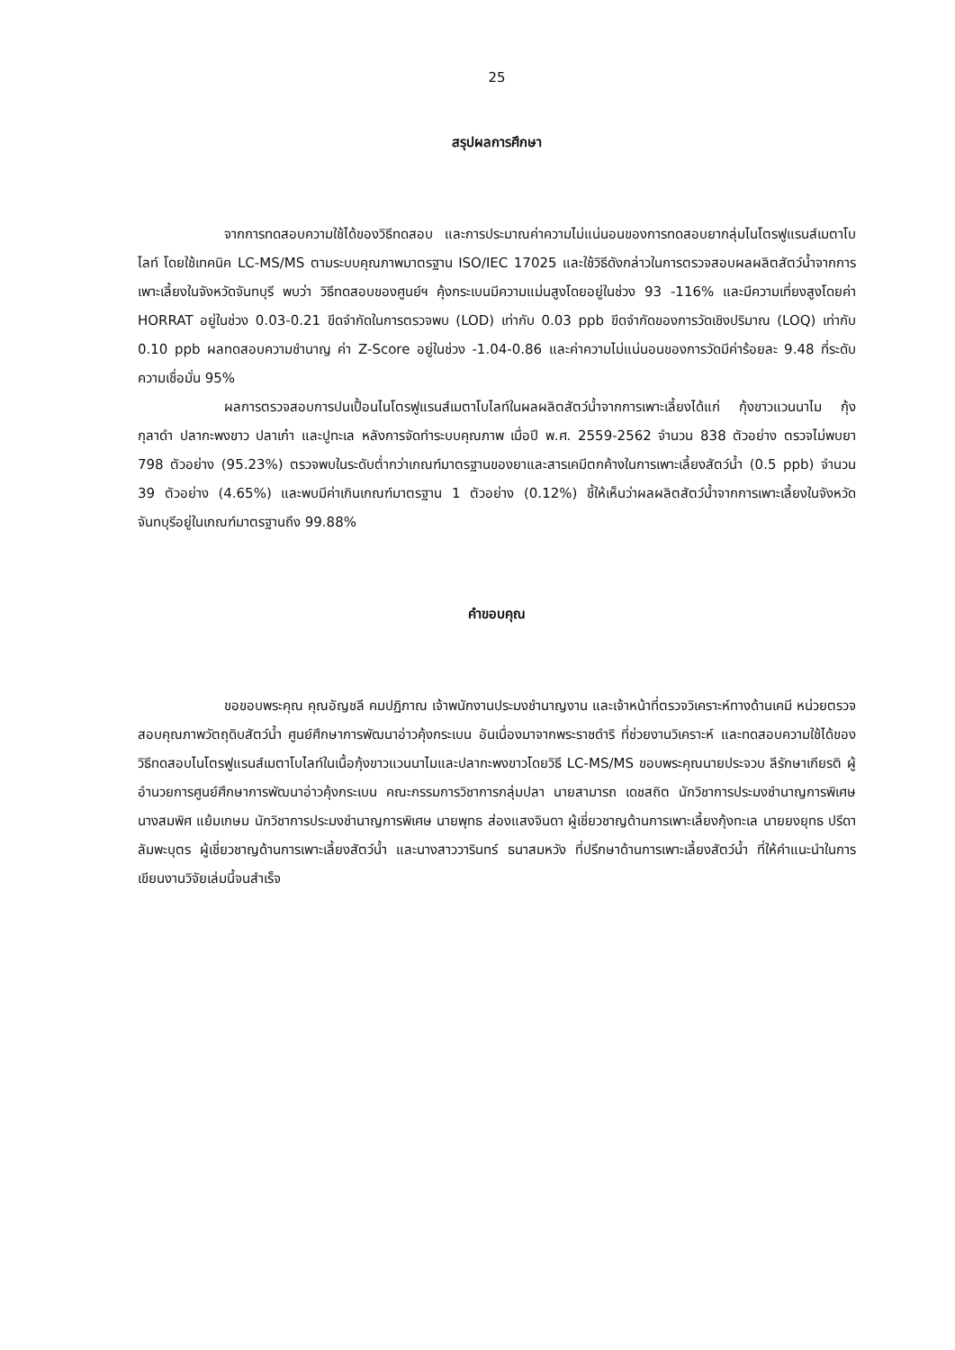25
สรุปผลการศึกษา
จากการทดสอบความใช้ได้ของวิธีทดสอบ และการประมาณค่าความไม่แน่นอนของการทดสอบยากลุ่มไนโตรฟูแรนส์เมตาโบไลท์ โดยใช้เทคนิค LC-MS/MS ตามระบบคุณภาพมาตรฐาน ISO/IEC 17025 และใช้วิธีดังกล่าวในการตรวจสอบผลผลิตสัตว์น้ำจากการเพาะเลี้ยงในจังหวัดจันทบุรี พบว่า วิธีทดสอบของศูนย์ฯ คุ้งกระเบนมีความแม่นสูงโดยอยู่ในช่วง 93 -116% และมีความเที่ยงสูงโดยค่า HORRAT อยู่ในช่วง 0.03-0.21 ขีดจำกัดในการตรวจพบ (LOD) เท่ากับ 0.03 ppb ขีดจำกัดของการวัดเชิงปริมาณ (LOQ) เท่ากับ 0.10 ppb ผลทดสอบความชำนาญ ค่า Z-Score อยู่ในช่วง -1.04-0.86 และค่าความไม่แน่นอนของการวัดมีค่าร้อยละ 9.48 ที่ระดับความเชื่อมั่น 95%
ผลการตรวจสอบการปนเปื้อนไนโตรฟูแรนส์เมตาโบไลท์ในผลผลิตสัตว์น้ำจากการเพาะเลี้ยงได้แก่ กุ้งขาวแวนนาไม กุ้งกุลาดำ ปลากะพงขาว ปลาเก๋า และปูทะเล หลังการจัดทำระบบคุณภาพ เมื่อปี พ.ศ. 2559-2562 จำนวน 838 ตัวอย่าง ตรวจไม่พบยา 798 ตัวอย่าง (95.23%) ตรวจพบในระดับต่ำกว่าเกณฑ์มาตรฐานของยาและสารเคมีตกค้างในการเพาะเลี้ยงสัตว์น้ำ (0.5 ppb) จำนวน 39 ตัวอย่าง (4.65%) และพบมีค่าเกินเกณฑ์มาตรฐาน 1 ตัวอย่าง (0.12%) ชี้ให้เห็นว่าผลผลิตสัตว์น้ำจากการเพาะเลี้ยงในจังหวัดจันทบุรีอยู่ในเกณฑ์มาตรฐานถึง 99.88%
คำขอบคุณ
ขอขอบพระคุณ คุณอัญชลี คมปฏิภาณ เจ้าพนักงานประมงชำนาญงาน และเจ้าหน้าที่ตรวจวิเคราะห์ทางด้านเคมี หน่วยตรวจสอบคุณภาพวัตถุดิบสัตว์น้ำ ศูนย์ศึกษาการพัฒนาอ่าวคุ้งกระเบน อันเนื่องมาจากพระราชดำริ ที่ช่วยงานวิเคราะห์ และทดสอบความใช้ได้ของวิธีทดสอบไนโตรฟูแรนส์เมตาโบไลท์ในเนื้อกุ้งขาวแวนนาไมและปลากะพงขาวโดยวิธี LC-MS/MS ขอบพระคุณนายประจวบ ลีรักษาเกียรติ ผู้อำนวยการศูนย์ศึกษาการพัฒนาอ่าวคุ้งกระเบน คณะกรรมการวิชาการกลุ่มปลา นายสามารถ เดชสถิต นักวิชาการประมงชำนาญการพิเศษ นางสมพิศ แย้มเกษม นักวิชาการประมงชำนาญการพิเศษ นายพุทธ ส่องแสงจินดา ผู้เชี่ยวชาญด้านการเพาะเลี้ยงกุ้งทะเล นายยงยุทธ ปรีดาลัมพะบุตร ผู้เชี่ยวชาญด้านการเพาะเลี้ยงสัตว์น้ำ และนางสาววารินทร์ ธนาสมหวัง ที่ปรึกษาด้านการเพาะเลี้ยงสัตว์น้ำ ที่ให้คำแนะนำในการเขียนงานวิจัยเล่มนี้จนสำเร็จ